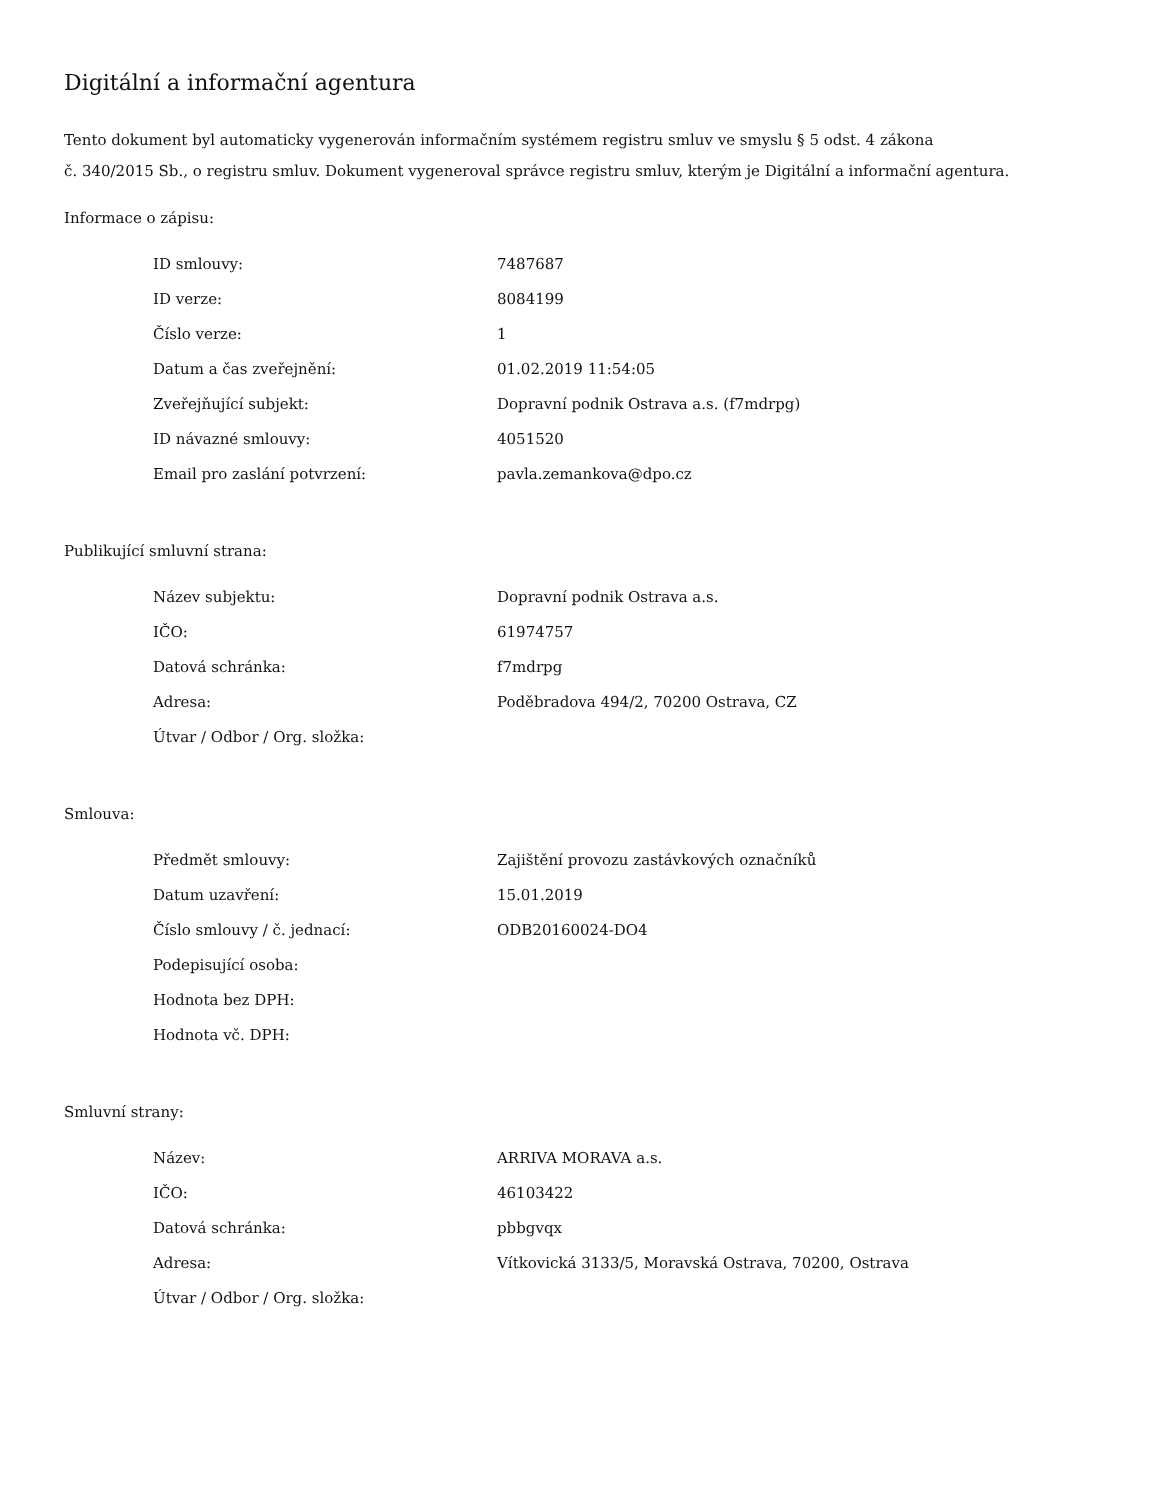Digitální a informační agentura
Tento dokument byl automaticky vygenerován informačním systémem registru smluv ve smyslu § 5 odst. 4 zákona
č. 340/2015 Sb., o registru smluv. Dokument vygeneroval správce registru smluv, kterým je Digitální a informační agentura.
Informace o zápisu:
| ID smlouvy: | 7487687 |
| ID verze: | 8084199 |
| Číslo verze: | 1 |
| Datum a čas zveřejnění: | 01.02.2019 11:54:05 |
| Zveřejňující subjekt: | Dopravní podnik Ostrava a.s. (f7mdrpg) |
| ID návazné smlouvy: | 4051520 |
| Email pro zaslání potvrzení: | pavla.zemankova@dpo.cz |
Publikující smluvní strana:
| Název subjektu: | Dopravní podnik Ostrava a.s. |
| IČO: | 61974757 |
| Datová schránka: | f7mdrpg |
| Adresa: | Poděbradova 494/2, 70200 Ostrava, CZ |
| Útvar / Odbor / Org. složka: | |
Smlouva:
| Předmět smlouvy: | Zajištění provozu zastávkových označníků |
| Datum uzavření: | 15.01.2019 |
| Číslo smlouvy / č. jednací: | ODB20160024-DO4 |
| Podepisující osoba: | |
| Hodnota bez DPH: | |
| Hodnota vč. DPH: | |
Smluvní strany:
| Název: | ARRIVA MORAVA a.s. |
| IČO: | 46103422 |
| Datová schránka: | pbbgvqx |
| Adresa: | Vítkovická 3133/5, Moravská Ostrava, 70200, Ostrava |
| Útvar / Odbor / Org. složka: | |